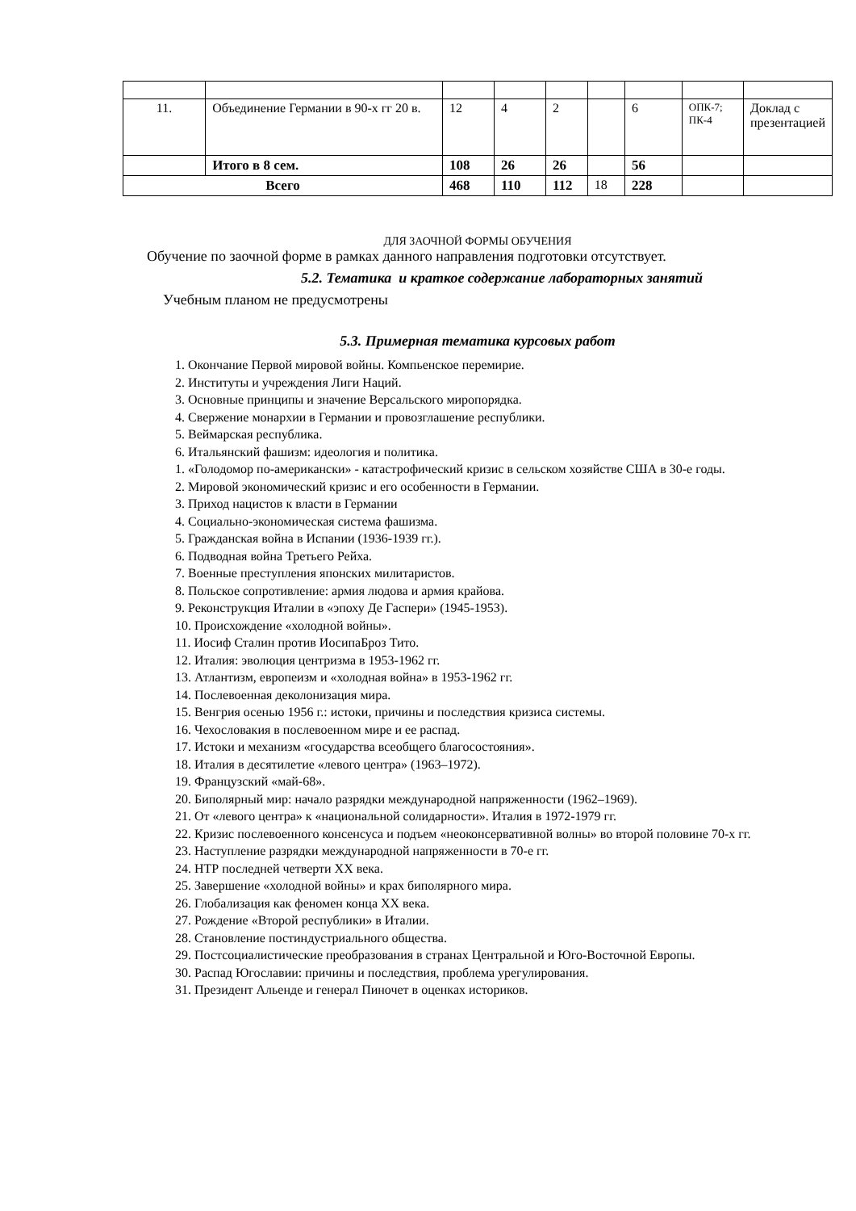| 11. | Объединение Германии в 90-х гг 20 в. | 12 | 4 | 2 | | 6 | ОПК-7; ПК-4 | Доклад с презентацией |
| | Итого в 8 сем. | 108 | 26 | 26 | | 56 | | |
| Всего | | 468 | 110 | 112 | 18 | 228 | | |
ДЛЯ ЗАОЧНОЙ ФОРМЫ ОБУЧЕНИЯ
Обучение по заочной форме в рамках данного направления подготовки отсутствует.
5.2. Тематика и краткое содержание лабораторных занятий
Учебным планом не предусмотрены
5.3. Примерная тематика курсовых работ
1. Окончание Первой мировой войны. Компьенское перемирие.
2. Институты и учреждения Лиги Наций.
3. Основные принципы и значение Версальского миропорядка.
4. Свержение монархии в Германии и провозглашение республики.
5. Веймарская республика.
6. Итальянский фашизм: идеология и политика.
1. «Голодомор по-американски» - катастрофический кризис в сельском хозяйстве США в 30-е годы.
2. Мировой экономический кризис и его особенности в Германии.
3. Приход нацистов к власти в Германии
4. Социально-экономическая система фашизма.
5. Гражданская война в Испании (1936-1939 гг.).
6. Подводная война Третьего Рейха.
7. Военные преступления японских милитаристов.
8. Польское сопротивление: армия людова и армия крайова.
9. Реконструкция Италии в «эпоху Де Гаспери» (1945-1953).
10. Происхождение «холодной войны».
11. Иосиф Сталин против ИосипаБроз Тито.
12. Италия: эволюция центризма в 1953-1962 гг.
13. Атлантизм, европеизм и «холодная война» в 1953-1962 гг.
14. Послевоенная деколонизация мира.
15. Венгрия осенью 1956 г.: истоки, причины и последствия кризиса системы.
16. Чехословакия в послевоенном мире и ее распад.
17. Истоки и механизм «государства всеобщего благосостояния».
18. Италия в десятилетие «левого центра» (1963–1972).
19. Французский «май-68».
20. Биполярный мир: начало разрядки международной напряженности (1962–1969).
21. От «левого центра» к «национальной солидарности». Италия в 1972-1979 гг.
22. Кризис послевоенного консенсуса и подъем «неоконсервативной волны» во второй половине 70-х гг.
23. Наступление разрядки международной напряженности в 70-е гг.
24. НТР последней четверти XX века.
25. Завершение «холодной войны» и крах биполярного мира.
26. Глобализация как феномен конца XX века.
27. Рождение «Второй республики» в Италии.
28. Становление постиндустриального общества.
29. Постсоциалистические преобразования в странах Центральной и Юго-Восточной Европы.
30. Распад Югославии: причины и последствия, проблема урегулирования.
31. Президент Альенде и генерал Пиночет в оценках историков.